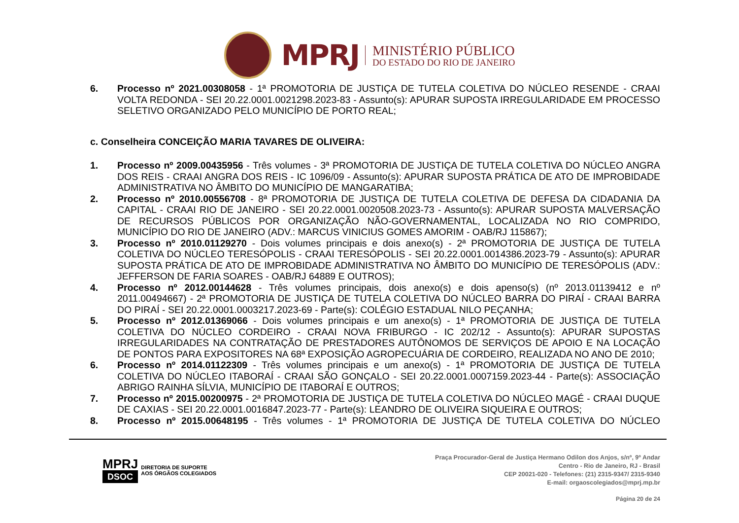MPRJ
MINISTÉRIO PÚBLICO
DO ESTADO DO RIO DE JANEIRO
6. Processo nº 2021.00308058 - 1ª PROMOTORIA DE JUSTIÇA DE TUTELA COLETIVA DO NÚCLEO RESENDE - CRAAI VOLTA REDONDA - SEI 20.22.0001.0021298.2023-83 - Assunto(s): APURAR SUPOSTA IRREGULARIDADE EM PROCESSO SELETIVO ORGANIZADO PELO MUNICÍPIO DE PORTO REAL;
c. Conselheira CONCEIÇÃO MARIA TAVARES DE OLIVEIRA:
1. Processo nº 2009.00435956 - Três volumes - 3ª PROMOTORIA DE JUSTIÇA DE TUTELA COLETIVA DO NÚCLEO ANGRA DOS REIS - CRAAI ANGRA DOS REIS - IC 1096/09 - Assunto(s): APURAR SUPOSTA PRÁTICA DE ATO DE IMPROBIDADE ADMINISTRATIVA NO ÂMBITO DO MUNICÍPIO DE MANGARATIBA;
2. Processo nº 2010.00556708 - 8ª PROMOTORIA DE JUSTIÇA DE TUTELA COLETIVA DE DEFESA DA CIDADANIA DA CAPITAL - CRAAI RIO DE JANEIRO - SEI 20.22.0001.0020508.2023-73 - Assunto(s): APURAR SUPOSTA MALVERSAÇÃO DE RECURSOS PÚBLICOS POR ORGANIZAÇÃO NÃO-GOVERNAMENTAL, LOCALIZADA NO RIO COMPRIDO, MUNICÍPIO DO RIO DE JANEIRO (ADV.: MARCUS VINICIUS GOMES AMORIM - OAB/RJ 115867);
3. Processo nº 2010.01129270 - Dois volumes principais e dois anexo(s) - 2ª PROMOTORIA DE JUSTIÇA DE TUTELA COLETIVA DO NÚCLEO TERESÓPOLIS - CRAAI TERESÓPOLIS - SEI 20.22.0001.0014386.2023-79 - Assunto(s): APURAR SUPOSTA PRÁTICA DE ATO DE IMPROBIDADE ADMINISTRATIVA NO ÂMBITO DO MUNICÍPIO DE TERESÓPOLIS (ADV.: JEFFERSON DE FARIA SOARES - OAB/RJ 64889 E OUTROS);
4. Processo nº 2012.00144628 - Três volumes principais, dois anexo(s) e dois apenso(s) (nº 2013.01139412 e nº 2011.00494667) - 2ª PROMOTORIA DE JUSTIÇA DE TUTELA COLETIVA DO NÚCLEO BARRA DO PIRAÍ - CRAAI BARRA DO PIRAÍ - SEI 20.22.0001.0003217.2023-69 - Parte(s): COLÉGIO ESTADUAL NILO PEÇANHA;
5. Processo nº 2012.01369066 - Dois volumes principais e um anexo(s) - 1ª PROMOTORIA DE JUSTIÇA DE TUTELA COLETIVA DO NÚCLEO CORDEIRO - CRAAI NOVA FRIBURGO - IC 202/12 - Assunto(s): APURAR SUPOSTAS IRREGULARIDADES NA CONTRATAÇÃO DE PRESTADORES AUTÔNOMOS DE SERVIÇOS DE APOIO E NA LOCAÇÃO DE PONTOS PARA EXPOSITORES NA 68ª EXPOSIÇÃO AGROPECUÁRIA DE CORDEIRO, REALIZADA NO ANO DE 2010;
6. Processo nº 2014.01122309 - Três volumes principais e um anexo(s) - 1ª PROMOTORIA DE JUSTIÇA DE TUTELA COLETIVA DO NÚCLEO ITABORAÍ - CRAAI SÃO GONÇALO - SEI 20.22.0001.0007159.2023-44 - Parte(s): ASSOCIAÇÃO ABRIGO RAINHA SÍLVIA, MUNICÍPIO DE ITABORAÍ E OUTROS;
7. Processo nº 2015.00200975 - 2ª PROMOTORIA DE JUSTIÇA DE TUTELA COLETIVA DO NÚCLEO MAGÉ - CRAAI DUQUE DE CAXIAS - SEI 20.22.0001.0016847.2023-77 - Parte(s): LEANDRO DE OLIVEIRA SIQUEIRA E OUTROS;
8. Processo nº 2015.00648195 - Três volumes - 1ª PROMOTORIA DE JUSTIÇA DE TUTELA COLETIVA DO NÚCLEO
MPRJ
DSOC
DIRETORIA DE SUPORTE
AOS ÓRGÃOS COLEGIADOS
Praça Procurador-Geral de Justiça Hermano Odilon dos Anjos, s/nº, 9º Andar
Centro - Rio de Janeiro, RJ - Brasil
CEP 20021-020 - Telefones: (21) 2315-9347/ 2315-9340
E-mail: orgaoscolegiados@mprj.mp.br
Página 20 de 24